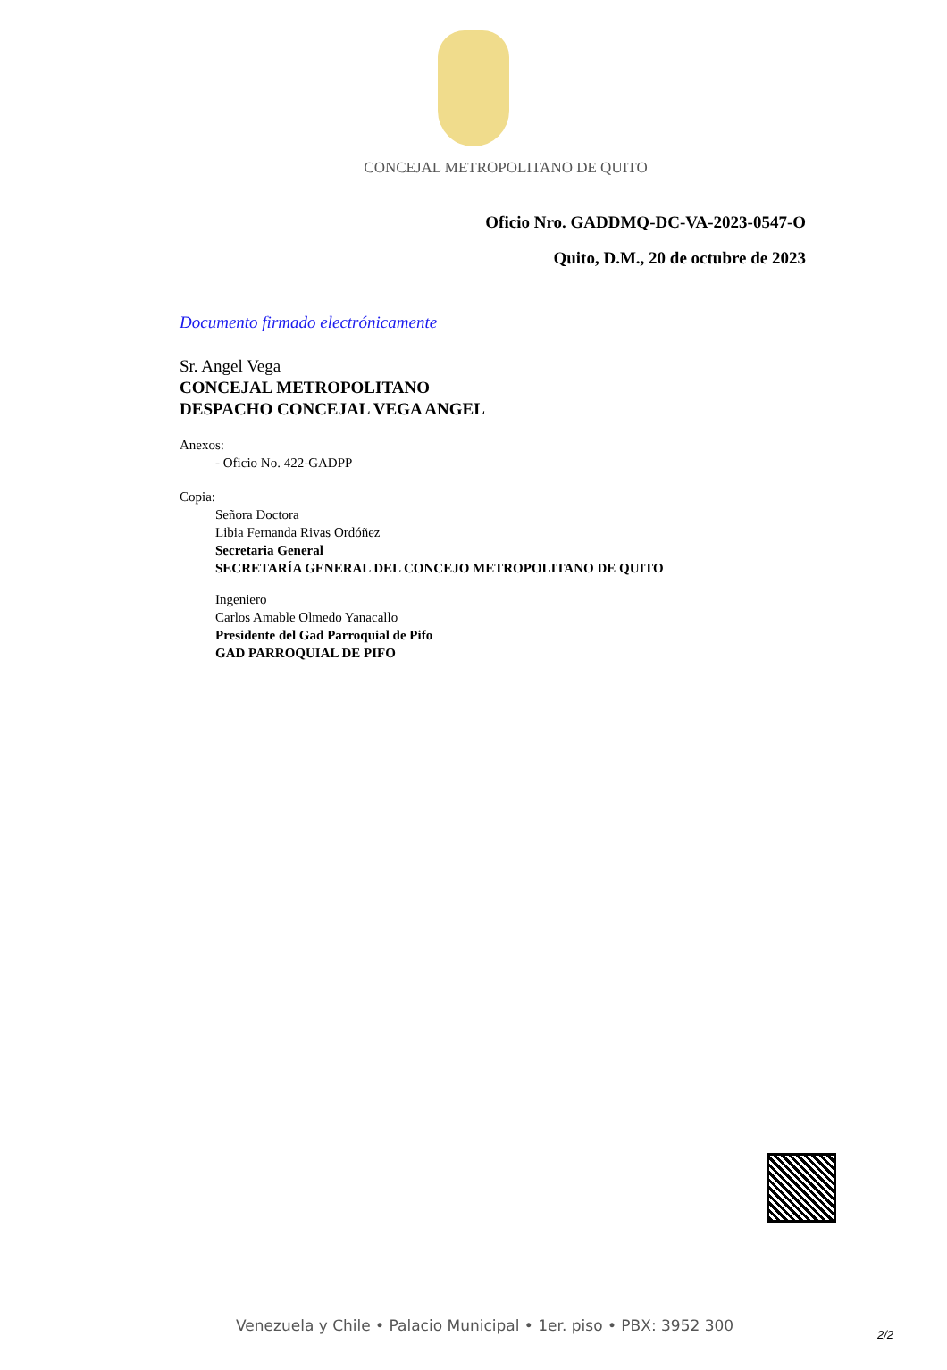CONCEJAL METROPOLITANO DE QUITO
Oficio Nro. GADDMQ-DC-VA-2023-0547-O
Quito, D.M., 20 de octubre de 2023
Documento firmado electrónicamente
Sr. Angel Vega
CONCEJAL METROPOLITANO
DESPACHO CONCEJAL VEGA ANGEL
Anexos:
- Oficio No. 422-GADPP
Copia:
Señora Doctora
Libia Fernanda Rivas Ordóñez
Secretaria General
SECRETARÍA GENERAL DEL CONCEJO METROPOLITANO DE QUITO
Ingeniero
Carlos Amable Olmedo Yanacallo
Presidente del Gad Parroquial de Pifo
GAD PARROQUIAL DE PIFO
Venezuela y Chile • Palacio Municipal • 1er. piso • PBX: 3952 300
2/2